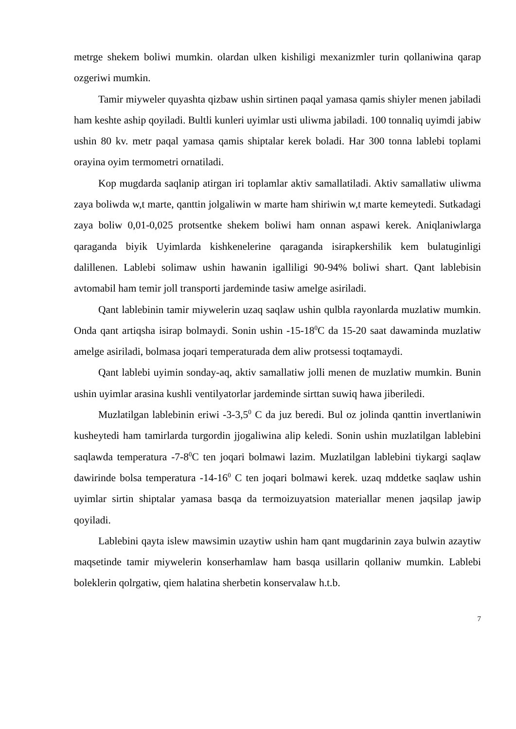metrge shekem boliwi mumkin. olardan ulken kishiligi mexanizmler turin qollaniwina qarap ozgeriwi mumkin.
Tamir miyweler quyashta qizbaw ushin sirtinen paqal yamasa qamis shiyler menen jabiladi ham keshte aship qoyiladi. Bultli kunleri uyimlar usti uliwma jabiladi. 100 tonnaliq uyimdi jabiw ushin 80 kv. metr paqal yamasa qamis shiptalar kerek boladi. Har 300 tonna lablebi toplami orayina oyim termometri ornatiladi.
Kop mugdarda saqlanip atirgan iri toplamlar aktiv samallatiladi. Aktiv samallatiw uliwma zaya boliwda w,t marte, qanttin jolgaliwin w marte ham shiriwin w,t marte kemeytedi. Sutkadagi zaya boliw 0,01-0,025 protsentke shekem boliwi ham onnan aspawi kerek. Aniqlaniwlarga qaraganda biyik Uyimlarda kishkenelerine qaraganda isirapkershilik kem bulatuginligi dalillenen. Lablebi solimaw ushin hawanin igalliligi 90-94% boliwi shart. Qant lablebisin avtomabil ham temir joll transporti jardeminde tasiw amelge asiriladi.
Qant lablebinin tamir miywelerin uzaq saqlaw ushin qulbla rayonlarda muzlatiw mumkin. Onda qant artiqsha isirap bolmaydi. Sonin ushin -15-18<sup>0</sup>C da 15-20 saat dawaminda muzlatiw amelge asiriladi, bolmasa joqari temperaturada dem aliw protsessi toqtamaydi.
Qant lablebi uyimin sonday-aq, aktiv samallatiw jolli menen de muzlatiw mumkin. Bunin ushin uyimlar arasina kushli ventilyatorlar jardeminde sirttan suwiq hawa jiberiledi.
Muzlatilgan lablebinin eriwi -3-3,5<sup>0</sup> C da juz beredi. Bul oz jolinda qanttin invertlaniwin kusheytedi ham tamirlarda turgordin jjogaliwina alip keledi. Sonin ushin muzlatilgan lablebini saqlawda temperatura -7-8<sup>0</sup>C ten joqari bolmawi lazim. Muzlatilgan lablebini tiykargi saqlaw dawirinde bolsa temperatura -14-16<sup>0</sup> C ten joqari bolmawi kerek. uzaq mddetke saqlaw ushin uyimlar sirtin shiptalar yamasa basqa da termoizuyatsion materiallar menen jaqsilap jawip qoyiladi.
Lablebini qayta islew mawsimin uzaytiw ushin ham qant mugdarinin zaya bulwin azaytiw maqsetinde tamir miywelerin konserhamlaw ham basqa usillarin qollaniw mumkin. Lablebi boleklerin qolrgatiw, qiem halatina sherbetin konservalaw h.t.b.
7